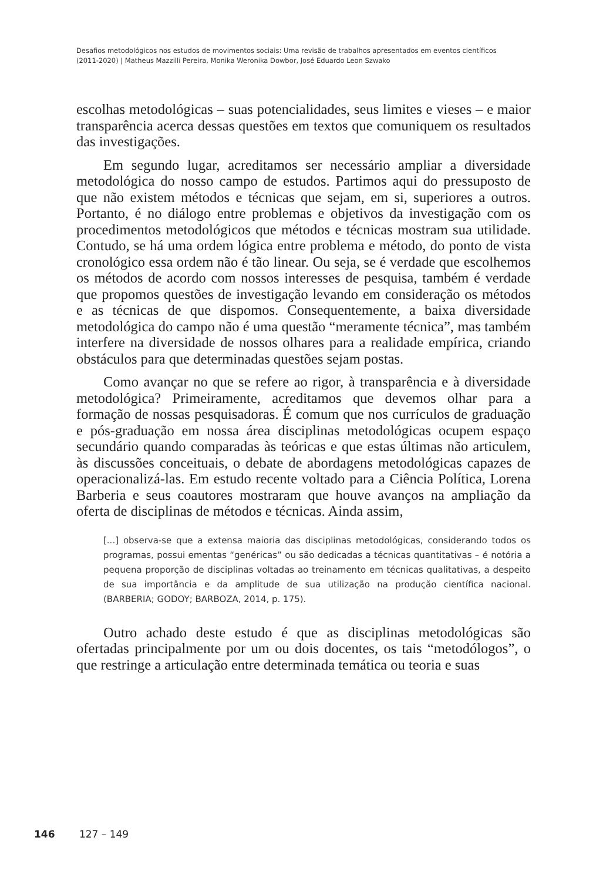Desafios metodológicos nos estudos de movimentos sociais: Uma revisão de trabalhos apresentados em eventos científicos
(2011-2020) | Matheus Mazzilli Pereira, Monika Weronika Dowbor, José Eduardo Leon Szwako
escolhas metodológicas – suas potencialidades, seus limites e vieses – e maior transparência acerca dessas questões em textos que comuniquem os resultados das investigações.
Em segundo lugar, acreditamos ser necessário ampliar a diversidade metodológica do nosso campo de estudos. Partimos aqui do pressuposto de que não existem métodos e técnicas que sejam, em si, superiores a outros. Portanto, é no diálogo entre problemas e objetivos da investigação com os procedimentos metodológicos que métodos e técnicas mostram sua utilidade. Contudo, se há uma ordem lógica entre problema e método, do ponto de vista cronológico essa ordem não é tão linear. Ou seja, se é verdade que escolhemos os métodos de acordo com nossos interesses de pesquisa, também é verdade que propomos questões de investigação levando em consideração os métodos e as técnicas de que dispomos. Consequentemente, a baixa diversidade metodológica do campo não é uma questão “meramente técnica”, mas também interfere na diversidade de nossos olhares para a realidade empírica, criando obstáculos para que determinadas questões sejam postas.
Como avançar no que se refere ao rigor, à transparência e à diversidade metodológica? Primeiramente, acreditamos que devemos olhar para a formação de nossas pesquisadoras. É comum que nos currículos de graduação e pós-graduação em nossa área disciplinas metodológicas ocupem espaço secundário quando comparadas às teóricas e que estas últimas não articulem, às discussões conceituais, o debate de abordagens metodológicas capazes de operacionalizá-las. Em estudo recente voltado para a Ciência Política, Lorena Barberia e seus coautores mostraram que houve avanços na ampliação da oferta de disciplinas de métodos e técnicas. Ainda assim,
[...] observa-se que a extensa maioria das disciplinas metodológicas, considerando todos os programas, possui ementas “genéricas” ou são dedicadas a técnicas quantitativas – é notória a pequena proporção de disciplinas voltadas ao treinamento em técnicas qualitativas, a despeito de sua importância e da amplitude de sua utilização na produção científica nacional. (BARBERIA; GODOY; BARBOZA, 2014, p. 175).
Outro achado deste estudo é que as disciplinas metodológicas são ofertadas principalmente por um ou dois docentes, os tais “metodólogos”, o que restringe a articulação entre determinada temática ou teoria e suas
146 127 – 149